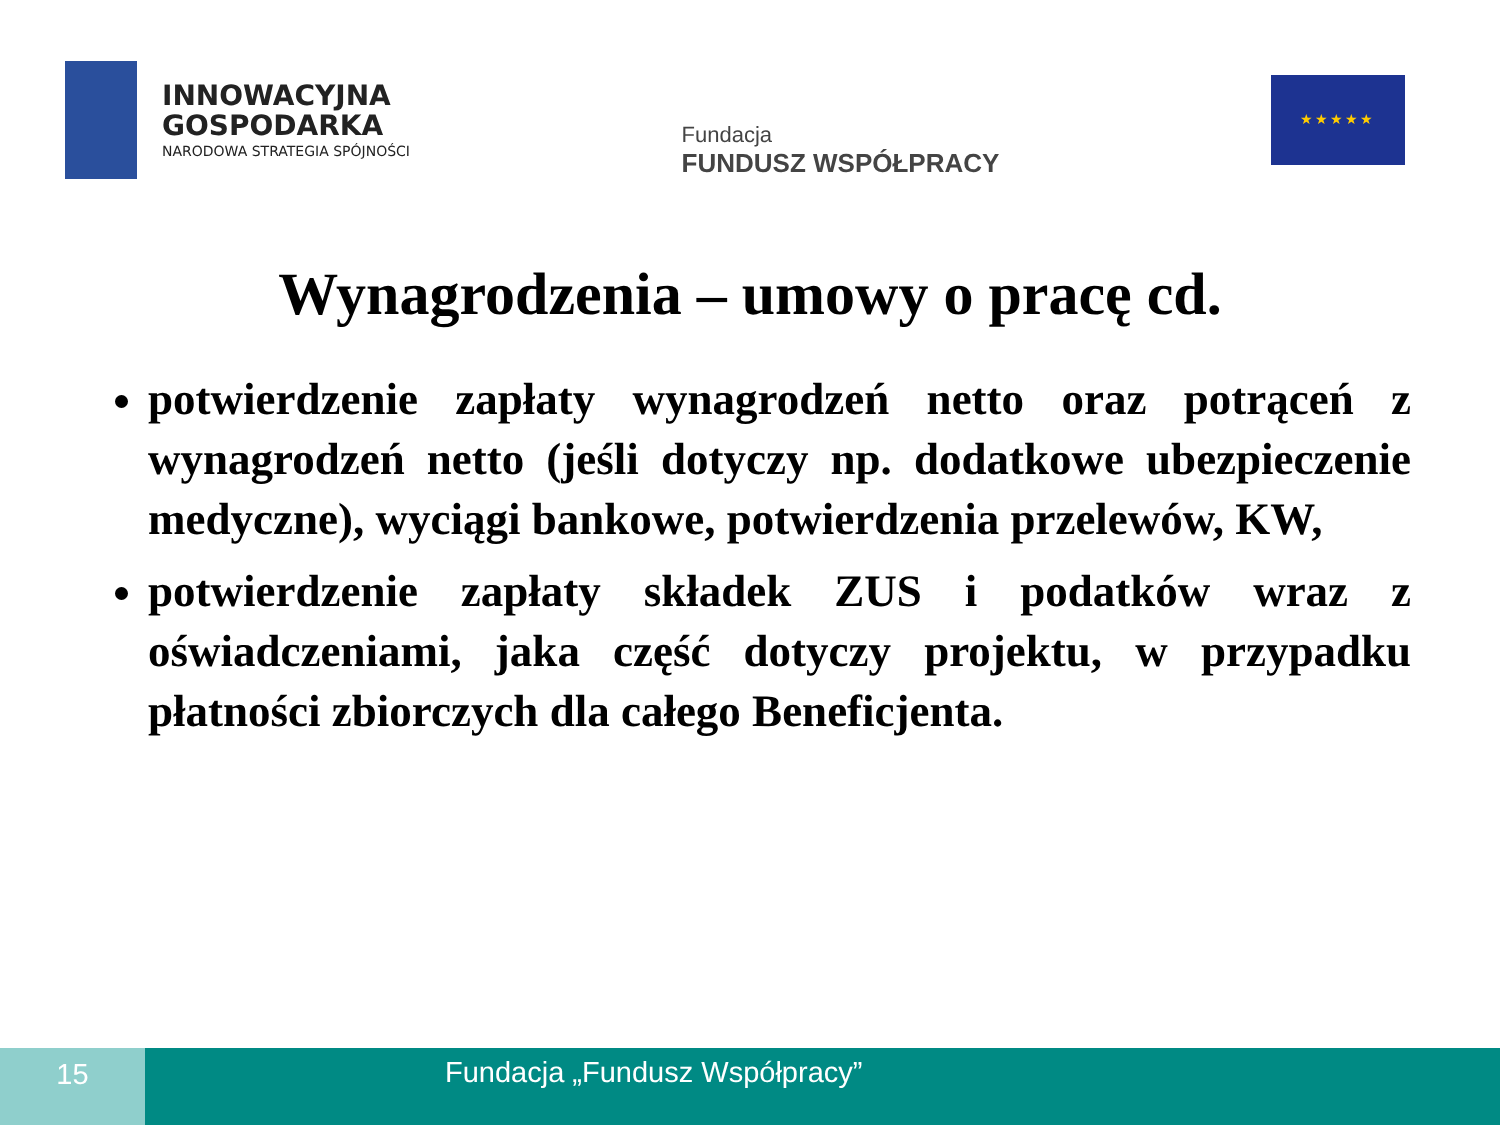INNOWACYJNA
GOSPODARKA
NARODOWA STRATEGIA SPÓJNOŚCI
Fundacja
FUNDUSZ WSPÓŁPRACY
★★★★★
Wynagrodzenia – umowy o pracę cd.
potwierdzenie zapłaty wynagrodzeń netto oraz potrąceń z wynagrodzeń netto (jeśli dotyczy np. dodatkowe ubezpieczenie medyczne), wyciągi bankowe, potwierdzenia przelewów, KW,
potwierdzenie zapłaty składek ZUS i podatków wraz z oświadczeniami, jaka część dotyczy projektu, w przypadku płatności zbiorczych dla całego Beneficjenta.
15 Fundacja „Fundusz Współpracy”